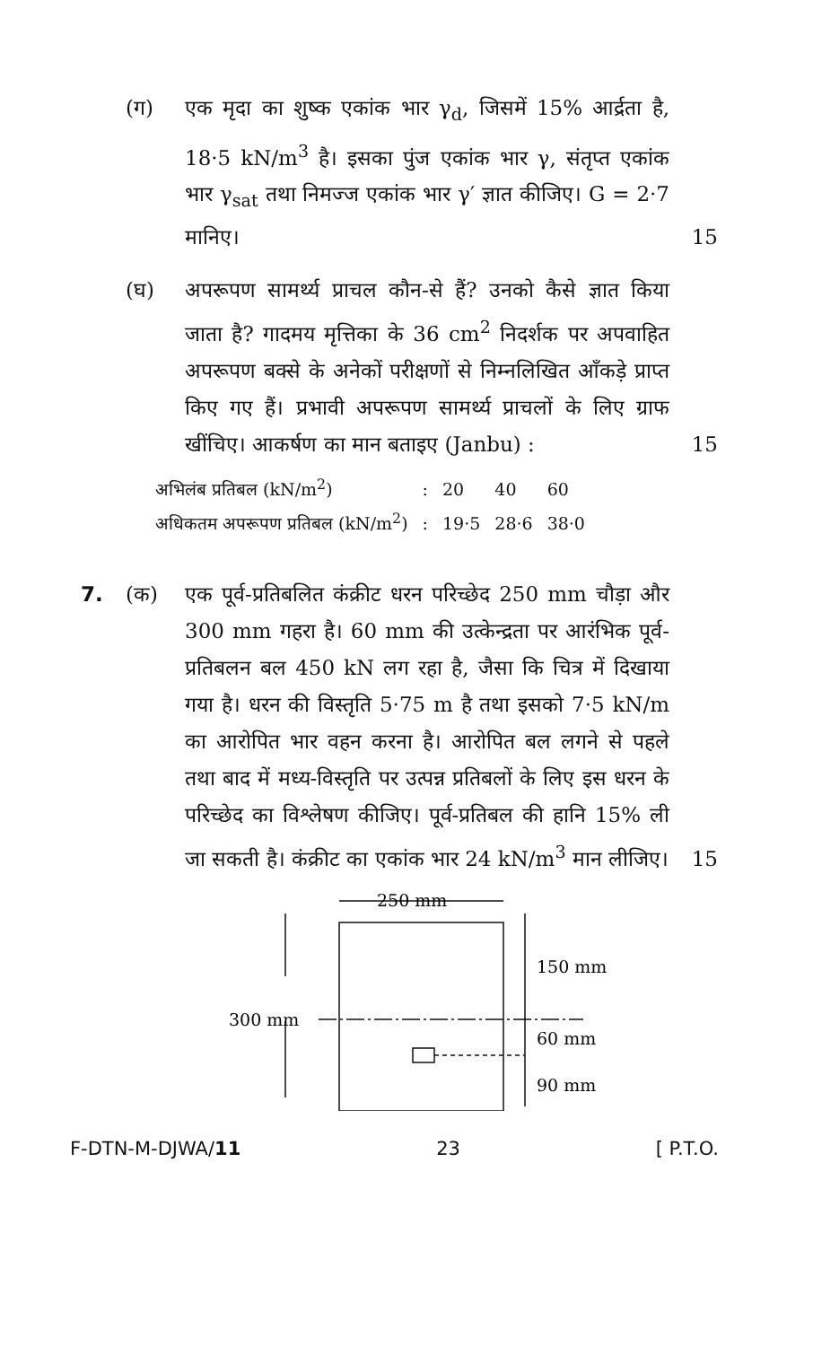(ग) एक मृदा का शुष्क एकांक भार γ<sub>d</sub>, जिसमें 15% आर्द्रता है, 18·5 kN/m<sup>3</sup> है। इसका पुंज एकांक भार γ, संतृप्त एकांक भार γ<sub>sat</sub> तथा निमज्ज एकांक भार γ′ ज्ञात कीजिए। G = 2·7 मानिए।
15
(घ) अपरूपण सामर्थ्य प्राचल कौन-से हैं? उनको कैसे ज्ञात किया जाता है? गादमय मृत्तिका के 36 cm<sup>2</sup> निदर्शक पर अपवाहित अपरूपण बक्से के अनेकों परीक्षणों से निम्नलिखित आँकड़े प्राप्त किए गए हैं। प्रभावी अपरूपण सामर्थ्य प्राचलों के लिए ग्राफ खींचिए। आकर्षण का मान बताइए (Janbu) :
15
| अभिलंब प्रतिबल (kN/m<sup>2</sup>) | : | 20 | 40 | 60 |
| अधिकतम अपरूपण प्रतिबल (kN/m<sup>2</sup>) | : | 19·5 | 28·6 | 38·0 |
7. (क) एक पूर्व-प्रतिबलित कंक्रीट धरन परिच्छेद 250 mm चौड़ा और 300 mm गहरा है। 60 mm की उत्केन्द्रता पर आरंभिक पूर्व-प्रतिबलन बल 450 kN लग रहा है, जैसा कि चित्र में दिखाया गया है। धरन की विस्तृति 5·75 m है तथा इसको 7·5 kN/m का आरोपित भार वहन करना है। आरोपित बल लगने से पहले तथा बाद में मध्य-विस्तृति पर उत्पन्न प्रतिबलों के लिए इस धरन के परिच्छेद का विश्लेषण कीजिए। पूर्व-प्रतिबल की हानि 15% ली जा सकती है। कंक्रीट का एकांक भार 24 kN/m<sup>3</sup> मान लीजिए।
15
250 mm
300 mm
150 mm
60 mm
90 mm
F-DTN-M-DJWA/11 23 [ P.T.O.